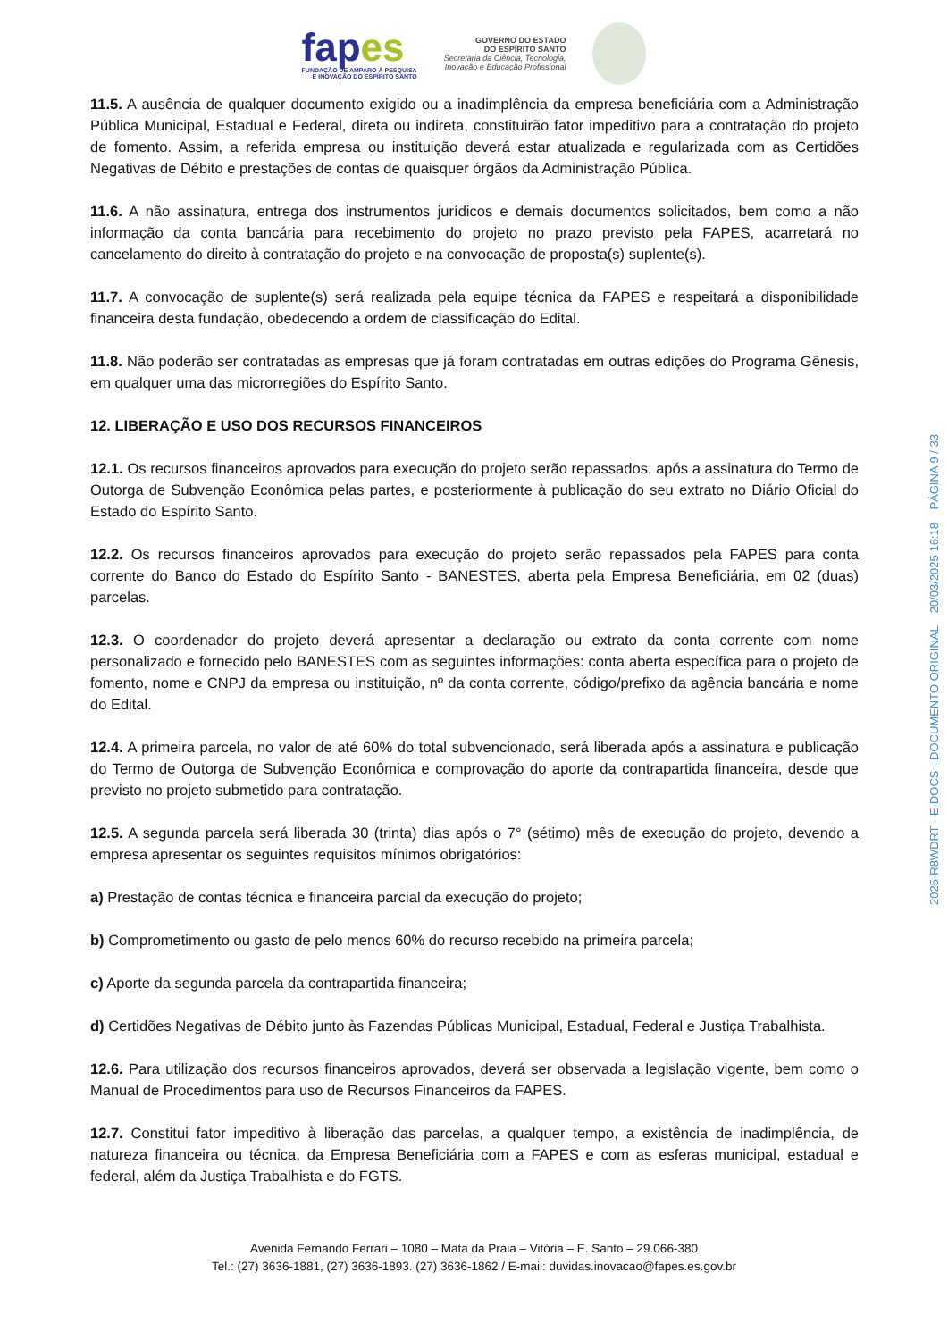fapes
FUNDAÇÃO DE AMPARO À PESQUISA
E INOVAÇÃO DO ESPÍRITO SANTO
GOVERNO DO ESTADO
DO ESPÍRITO SANTO
Secretaria da Ciência, Tecnologia,
Inovação e Educação Profissional
11.5. A ausência de qualquer documento exigido ou a inadimplência da empresa beneficiária com a Administração Pública Municipal, Estadual e Federal, direta ou indireta, constituirão fator impeditivo para a contratação do projeto de fomento. Assim, a referida empresa ou instituição deverá estar atualizada e regularizada com as Certidões Negativas de Débito e prestações de contas de quaisquer órgãos da Administração Pública.
11.6. A não assinatura, entrega dos instrumentos jurídicos e demais documentos solicitados, bem como a não informação da conta bancária para recebimento do projeto no prazo previsto pela FAPES, acarretará no cancelamento do direito à contratação do projeto e na convocação de proposta(s) suplente(s).
11.7. A convocação de suplente(s) será realizada pela equipe técnica da FAPES e respeitará a disponibilidade financeira desta fundação, obedecendo a ordem de classificação do Edital.
11.8. Não poderão ser contratadas as empresas que já foram contratadas em outras edições do Programa Gênesis, em qualquer uma das microrregiões do Espírito Santo.
12. LIBERAÇÃO E USO DOS RECURSOS FINANCEIROS
12.1. Os recursos financeiros aprovados para execução do projeto serão repassados, após a assinatura do Termo de Outorga de Subvenção Econômica pelas partes, e posteriormente à publicação do seu extrato no Diário Oficial do Estado do Espírito Santo.
12.2. Os recursos financeiros aprovados para execução do projeto serão repassados pela FAPES para conta corrente do Banco do Estado do Espírito Santo - BANESTES, aberta pela Empresa Beneficiária, em 02 (duas) parcelas.
12.3. O coordenador do projeto deverá apresentar a declaração ou extrato da conta corrente com nome personalizado e fornecido pelo BANESTES com as seguintes informações: conta aberta específica para o projeto de fomento, nome e CNPJ da empresa ou instituição, nº da conta corrente, código/prefixo da agência bancária e nome do Edital.
12.4. A primeira parcela, no valor de até 60% do total subvencionado, será liberada após a assinatura e publicação do Termo de Outorga de Subvenção Econômica e comprovação do aporte da contrapartida financeira, desde que previsto no projeto submetido para contratação.
12.5. A segunda parcela será liberada 30 (trinta) dias após o 7° (sétimo) mês de execução do projeto, devendo a empresa apresentar os seguintes requisitos mínimos obrigatórios:
a) Prestação de contas técnica e financeira parcial da execução do projeto;
b) Comprometimento ou gasto de pelo menos 60% do recurso recebido na primeira parcela;
c) Aporte da segunda parcela da contrapartida financeira;
d) Certidões Negativas de Débito junto às Fazendas Públicas Municipal, Estadual, Federal e Justiça Trabalhista.
12.6. Para utilização dos recursos financeiros aprovados, deverá ser observada a legislação vigente, bem como o Manual de Procedimentos para uso de Recursos Financeiros da FAPES.
12.7. Constitui fator impeditivo à liberação das parcelas, a qualquer tempo, a existência de inadimplência, de natureza financeira ou técnica, da Empresa Beneficiária com a FAPES e com as esferas municipal, estadual e federal, além da Justiça Trabalhista e do FGTS.
Avenida Fernando Ferrari – 1080 – Mata da Praia – Vitória – E. Santo – 29.066-380
Tel.: (27) 3636-1881, (27) 3636-1893. (27) 3636-1862 / E-mail: duvidas.inovacao@fapes.es.gov.br
2025-R8WDRT - E-DOCS - DOCUMENTO ORIGINAL 20/03/2025 16:18 PÁGINA 9 / 33